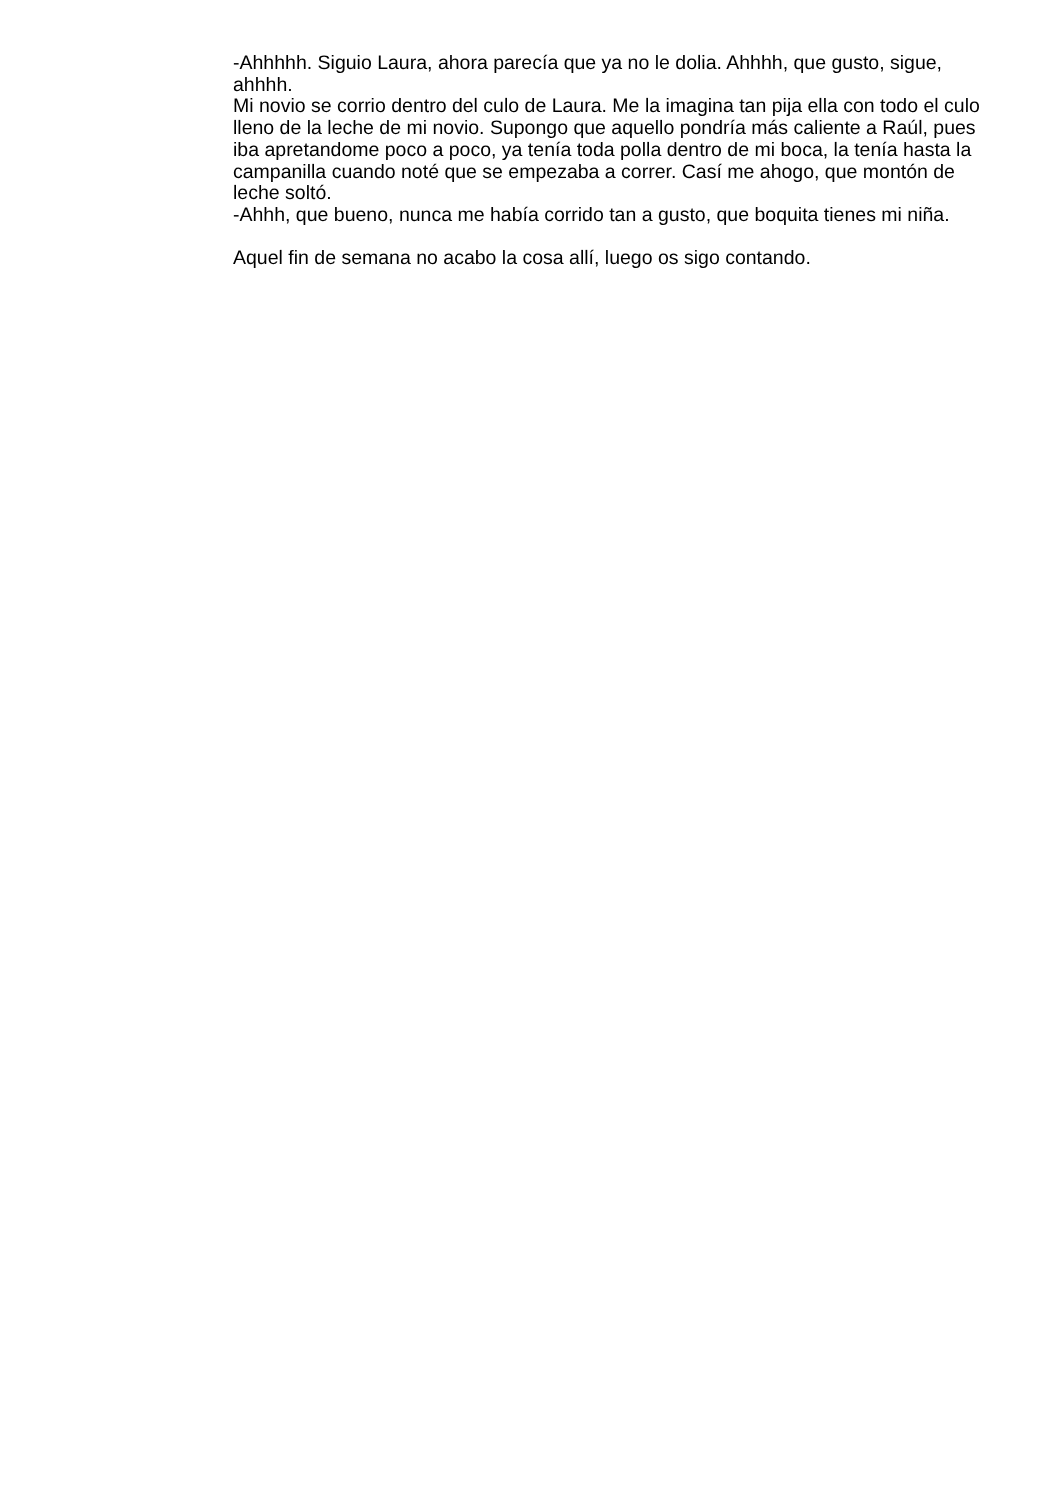-Ahhhhh. Siguio Laura, ahora parecía que ya no le dolia. Ahhhh, que gusto, sigue, ahhhh.
Mi novio se corrio dentro del culo de Laura. Me la imagina tan pija ella con todo el culo lleno de la leche de mi novio. Supongo que aquello pondría más caliente a Raúl, pues iba apretandome poco a poco, ya tenía toda polla dentro de mi boca, la tenía hasta la campanilla cuando noté que se empezaba a correr. Casí me ahogo, que montón de leche soltó.
-Ahhh, que bueno, nunca me había corrido tan a gusto, que boquita tienes mi niña.
Aquel fin de semana no acabo la cosa allí, luego os sigo contando.